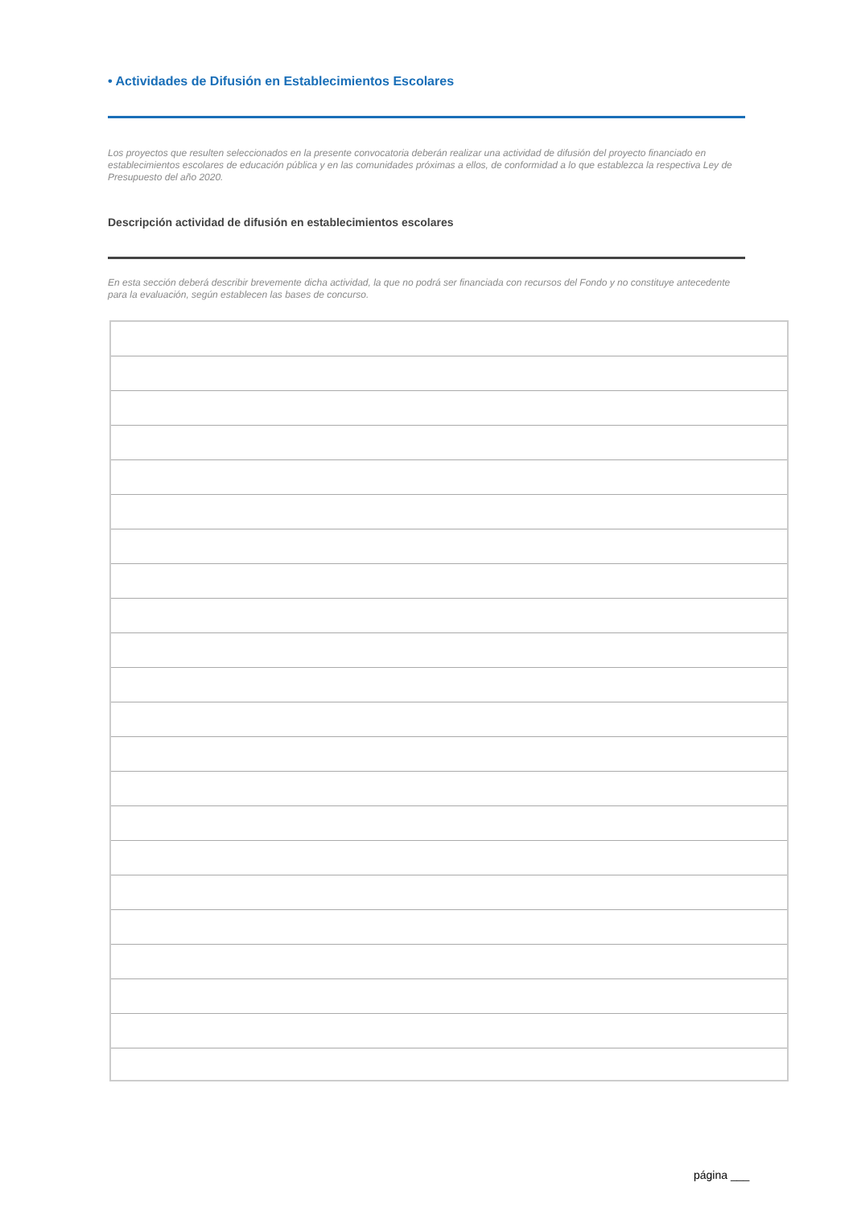• Actividades de Difusión en Establecimientos Escolares
Los proyectos que resulten seleccionados en la presente convocatoria deberán realizar una actividad de difusión del proyecto financiado en establecimientos escolares de educación pública y en las comunidades próximas a ellos, de conformidad a lo que establezca la respectiva Ley de Presupuesto del año 2020.
Descripción actividad de difusión en establecimientos escolares
En esta sección deberá describir brevemente dicha actividad, la que no podrá ser financiada con recursos del Fondo y no constituye antecedente para la evaluación, según establecen las bases de concurso.
página ___